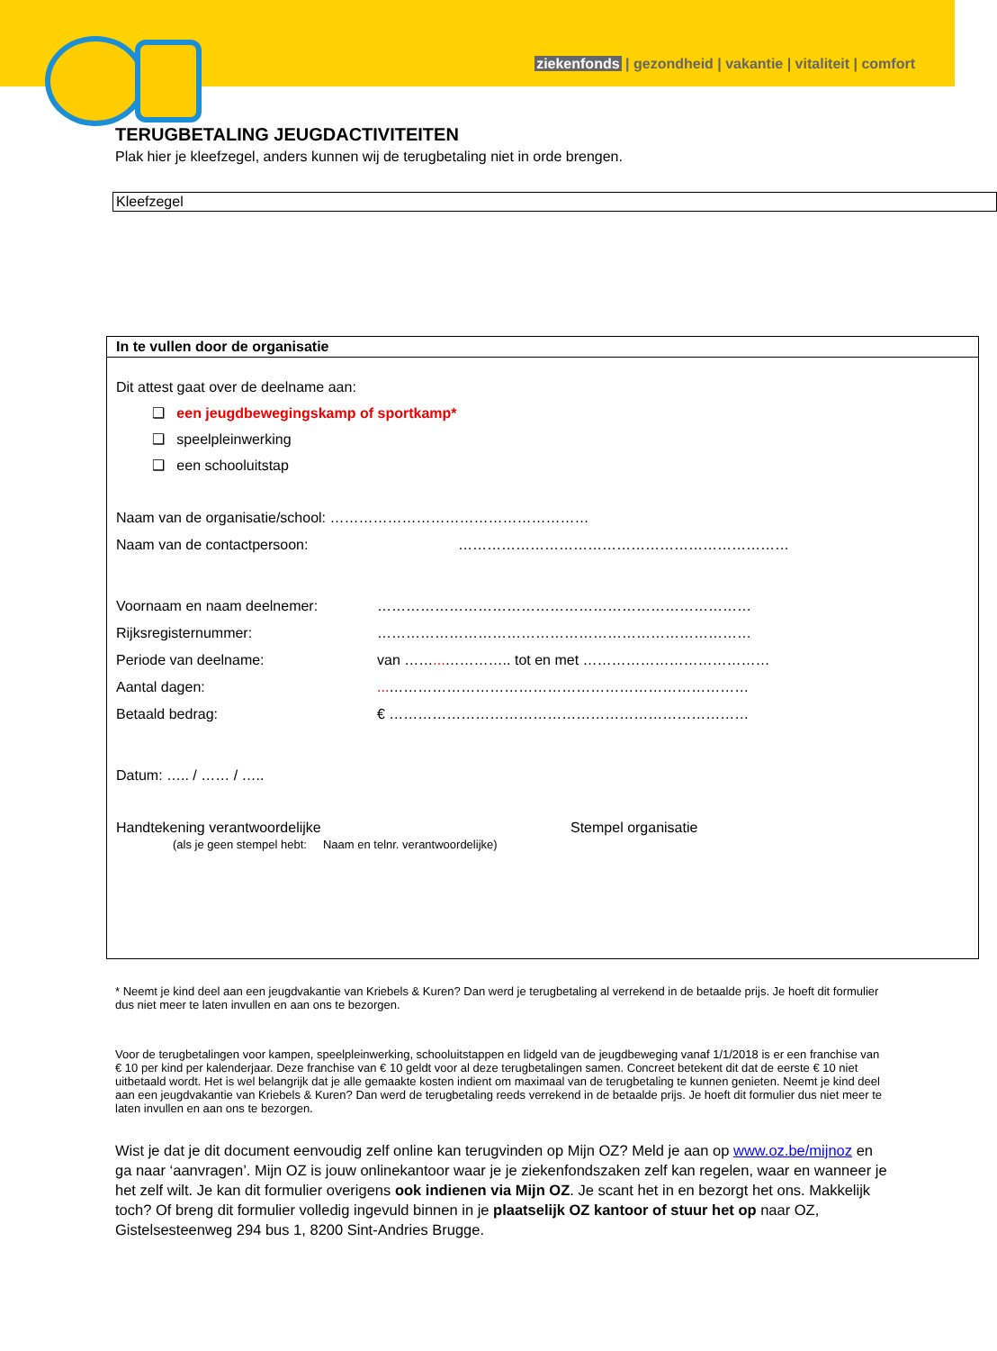ziekenfonds | gezondheid | vakantie | vitaliteit | comfort
TERUGBETALING JEUGDACTIVITEITEN
Plak hier je kleefzegel, anders kunnen wij de terugbetaling niet in orde brengen.
Kleefzegel
In te vullen door de organisatie
Dit attest gaat over de deelname aan:
❑ een jeugdbewegingskamp of sportkamp*
❑ speelpleinwerking
❑ een schooluitstap
Naam van de organisatie/school: ………………………………………………
Naam van de contactpersoon: ……………………………………………………………
Voornaam en naam deelnemer: ……………………………………………………………………
Rijksregisternummer: ……………………………………………………………………
Periode van deelname: van ……... ………….. tot en met …………………………………
Aantal dagen:... …………………………………………………………………
Betaald bedrag: € …………………………………………………………………
Datum: ….. / …… / …..
Handtekening verantwoordelijke Stempel organisatie
(als je geen stempel hebt: Naam en telnr. verantwoordelijke)
* Neemt je kind deel aan een jeugdvakantie van Kriebels & Kuren? Dan werd je terugbetaling al verrekend in de betaalde prijs. Je hoeft dit formulier dus niet meer te laten invullen en aan ons te bezorgen.
Voor de terugbetalingen voor kampen, speelpleinwerking, schooluitstappen en lidgeld van de jeugdbeweging vanaf 1/1/2018 is er een franchise van € 10 per kind per kalenderjaar. Deze franchise van € 10 geldt voor al deze terugbetalingen samen. Concreet betekent dit dat de eerste € 10 niet uitbetaald wordt. Het is wel belangrijk dat je alle gemaakte kosten indient om maximaal van de terugbetaling te kunnen genieten. Neemt je kind deel aan een jeugdvakantie van Kriebels & Kuren? Dan werd de terugbetaling reeds verrekend in de betaalde prijs. Je hoeft dit formulier dus niet meer te laten invullen en aan ons te bezorgen.
Wist je dat je dit document eenvoudig zelf online kan terugvinden op Mijn OZ? Meld je aan op www.oz.be/mijnoz en ga naar ‘aanvragen’. Mijn OZ is jouw onlinekantoor waar je je ziekenfondszaken zelf kan regelen, waar en wanneer je het zelf wilt. Je kan dit formulier overigens ook indienen via Mijn OZ. Je scant het in en bezorgt het ons. Makkelijk toch? Of breng dit formulier volledig ingevuld binnen in je plaatselijk OZ kantoor of stuur het op naar OZ, Gistelsesteenweg 294 bus 1, 8200 Sint-Andries Brugge.